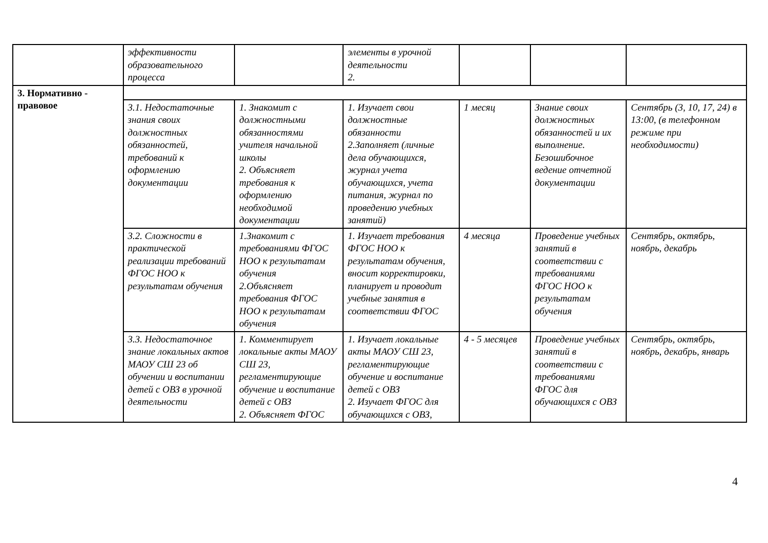| | эффективности образовательного процесса | | элементы в урочной деятельности 2. | | | |
| 3. Нормативно - правовое | | | | | | |
| | 3.1. Недостаточные знания своих должностных обязанностей, требований к оформлению документации | 1. Знакомит с должностными обязанностями учителя начальной школы 2. Объясняет требования к оформлению необходимой документации | 1. Изучает свои должностные обязанности 2.Заполняет (личные дела обучающихся, журнал учета обучающихся, учета питания, журнал по проведению учебных занятий) | 1 месяц | Знание своих должностных обязанностей и их выполнение. Безошибочное ведение отчетной документации | Сентябрь (3, 10, 17, 24) в 13:00, (в телефонном режиме при необходимости) |
| | 3.2. Сложности в практической реализации требований ФГОС НОО к результатам обучения | 1.Знакомит с требованиями ФГОС НОО к результатам обучения 2.Объясняет требования ФГОС НОО к результатам обучения | 1. Изучает требования ФГОС НОО к результатам обучения, вносит корректировки, планирует и проводит учебные занятия в соответствии ФГОС | 4 месяца | Проведение учебных занятий в соответствии с требованиями ФГОС НОО к результатам обучения | Сентябрь, октябрь, ноябрь, декабрь |
| | 3.3. Недостаточное знание локальных актов МАОУ СШ 23 об обучении и воспитании детей с ОВЗ в урочной деятельности | 1. Комментирует локальные акты МАОУ СШ 23, регламентирующие обучение и воспитание детей с ОВЗ 2. Объясняет ФГОС | 1. Изучает локальные акты МАОУ СШ 23, регламентирующие обучение и воспитание детей с ОВЗ 2. Изучает ФГОС для обучающихся с ОВЗ, | 4 - 5 месяцев | Проведение учебных занятий в соответствии с требованиями ФГОС для обучающихся с ОВЗ | Сентябрь, октябрь, ноябрь, декабрь, январь |
4